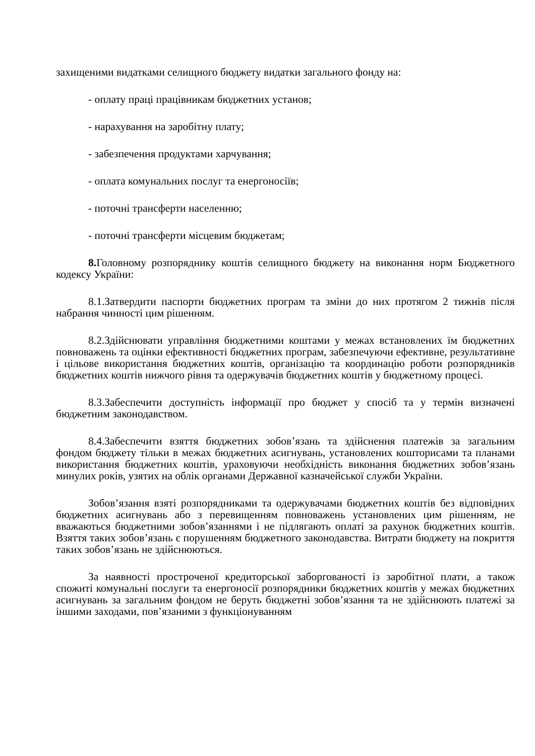захищеними видатками селищного бюджету видатки загального фонду на:
- оплату праці працівникам бюджетних установ;
- нарахування на заробітну плату;
- забезпечення продуктами харчування;
- оплата комунальних послуг та енергоносіїв;
- поточні трансферти населенню;
- поточні трансферти місцевим бюджетам;
8. Головному розпоряднику коштів селищного бюджету на виконання норм Бюджетного кодексу України:
8.1.Затвердити паспорти бюджетних програм та зміни до них протягом 2 тижнів після набрання чинності цим рішенням.
8.2.Здійснювати управління бюджетними коштами у межах встановлених їм бюджетних повноважень та оцінки ефективності бюджетних програм, забезпечуючи ефективне, результативне і цільове використання бюджетних коштів, організацію та координацію роботи розпорядників бюджетних коштів нижчого рівня та одержувачів бюджетних коштів у бюджетному процесі.
8.3.Забеспечити доступність інформації про бюджет у спосіб та у термін визначені бюджетним законодавством.
8.4.Забеспечити взяття бюджетних зобов’язань та здійснення платежів за загальним фондом бюджету тільки в межах бюджетних асигнувань, установлених кошторисами та планами використання бюджетних коштів, ураховуючи необхідність виконання бюджетних зобов’язань минулих років, узятих на облік органами Державної казначейської служби України.
Зобов’язання взяті розпорядниками та одержувачами бюджетних коштів без відповідних бюджетних асигнувань або з перевищенням повноважень установлених цим рішенням, не вважаються бюджетними зобов’язаннями і не підлягають оплаті за рахунок бюджетних коштів. Взяття таких зобов’язань є порушенням бюджетного законодавства. Витрати бюджету на покриття таких зобов’язань не здійснюються.
За наявності простроченої кредиторської заборгованості із заробітної плати, а також спожиті комунальні послуги та енергоносії розпорядники бюджетних коштів у межах бюджетних асигнувань за загальним фондом не беруть бюджетні зобов’язання та не здійснюють платежі за іншими заходами, пов’язаними з функціонуванням